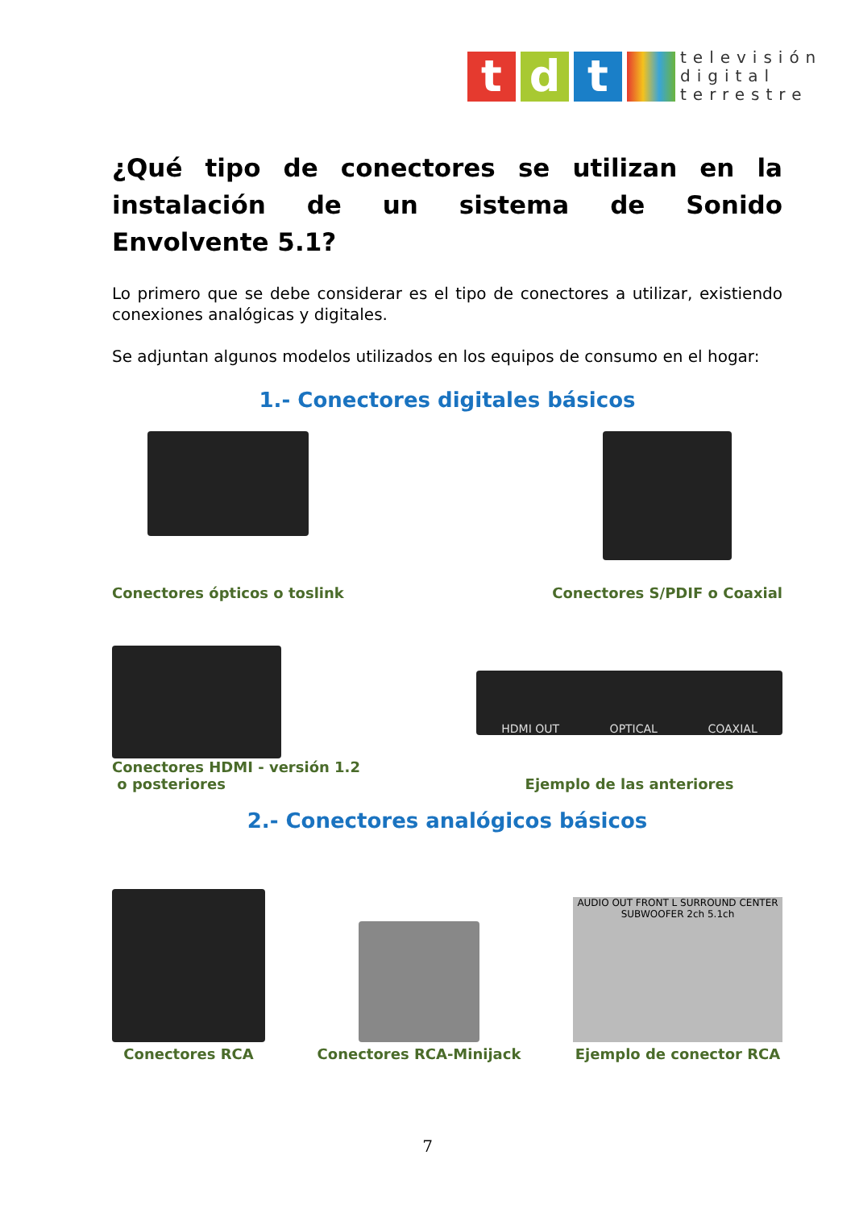t d t
televisión
digital
terrestre
¿Qué tipo de conectores se utilizan en la instalación de un sistema de Sonido Envolvente 5.1?
Lo primero que se debe considerar es el tipo de conectores a utilizar, existiendo conexiones analógicas y digitales.
Se adjuntan algunos modelos utilizados en los equipos de consumo en el hogar:
1.- Conectores digitales básicos
Conectores ópticos o toslink
Conectores S/PDIF o Coaxial
Conectores HDMI - versión 1.2
o posteriores
HDMI OUT OPTICAL COAXIAL
Ejemplo de las anteriores
2.- Conectores analógicos básicos
Conectores RCA
Conectores RCA-Minijack
AUDIO OUT FRONT L SURROUND CENTER SUBWOOFER 2ch 5.1ch
Ejemplo de conector RCA
7